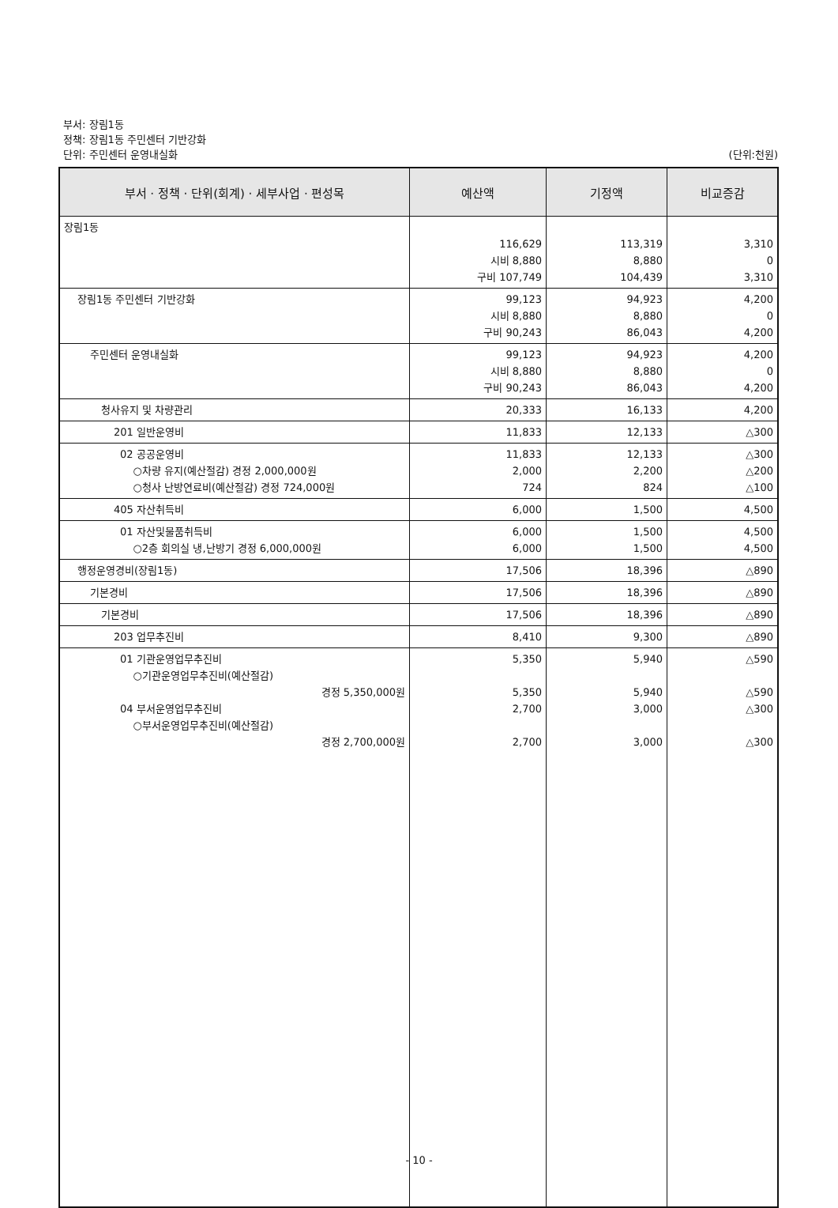부서: 장림1동
정책: 장림1동 주민센터 기반강화
단위: 주민센터 운영내실화 (단위:천원)
| 부서 · 정책 · 단위(회계) · 세부사업 · 편성목 | 예산액 | 기정액 | 비교증감 |
| --- | --- | --- | --- |
| 장림1동 | 116,629 시비 8,880 구비 107,749 | 113,319 8,880 104,439 | 3,310 0 3,310 |
| 장림1동 주민센터 기반강화 | 99,123 시비 8,880 구비 90,243 | 94,923 8,880 86,043 | 4,200 0 4,200 |
| 주민센터 운영내실화 | 99,123 시비 8,880 구비 90,243 | 94,923 8,880 86,043 | 4,200 0 4,200 |
| 청사유지 및 차량관리 | 20,333 | 16,133 | 4,200 |
| 201 일반운영비 | 11,833 | 12,133 | △300 |
| 02 공공운영비 ○차량 유지(예산절감) 경정 2,000,000원 ○청사 난방연료비(예산절감) 경정 724,000원 | 11,833 2,000 724 | 12,133 2,200 824 | △300 △200 △100 |
| 405 자산취득비 | 6,000 | 1,500 | 4,500 |
| 01 자산및물품취득비 ○2층 회의실 냉,난방기 경정 6,000,000원 | 6,000 6,000 | 1,500 1,500 | 4,500 4,500 |
| 행정운영경비(장림1동) | 17,506 | 18,396 | △890 |
| 기본경비 | 17,506 | 18,396 | △890 |
| 기본경비 | 17,506 | 18,396 | △890 |
| 203 업무추진비 | 8,410 | 9,300 | △890 |
| 01 기관운영업무추진비 ○기관운영업무추진비(예산절감) 경정 5,350,000원 04 부서운영업무추진비 ○부서운영업무추진비(예산절감) 경정 2,700,000원 | 5,350 5,350 2,700 2,700 | 5,940 5,940 3,000 3,000 | △590 △590 △300 △300 |
- 10 -